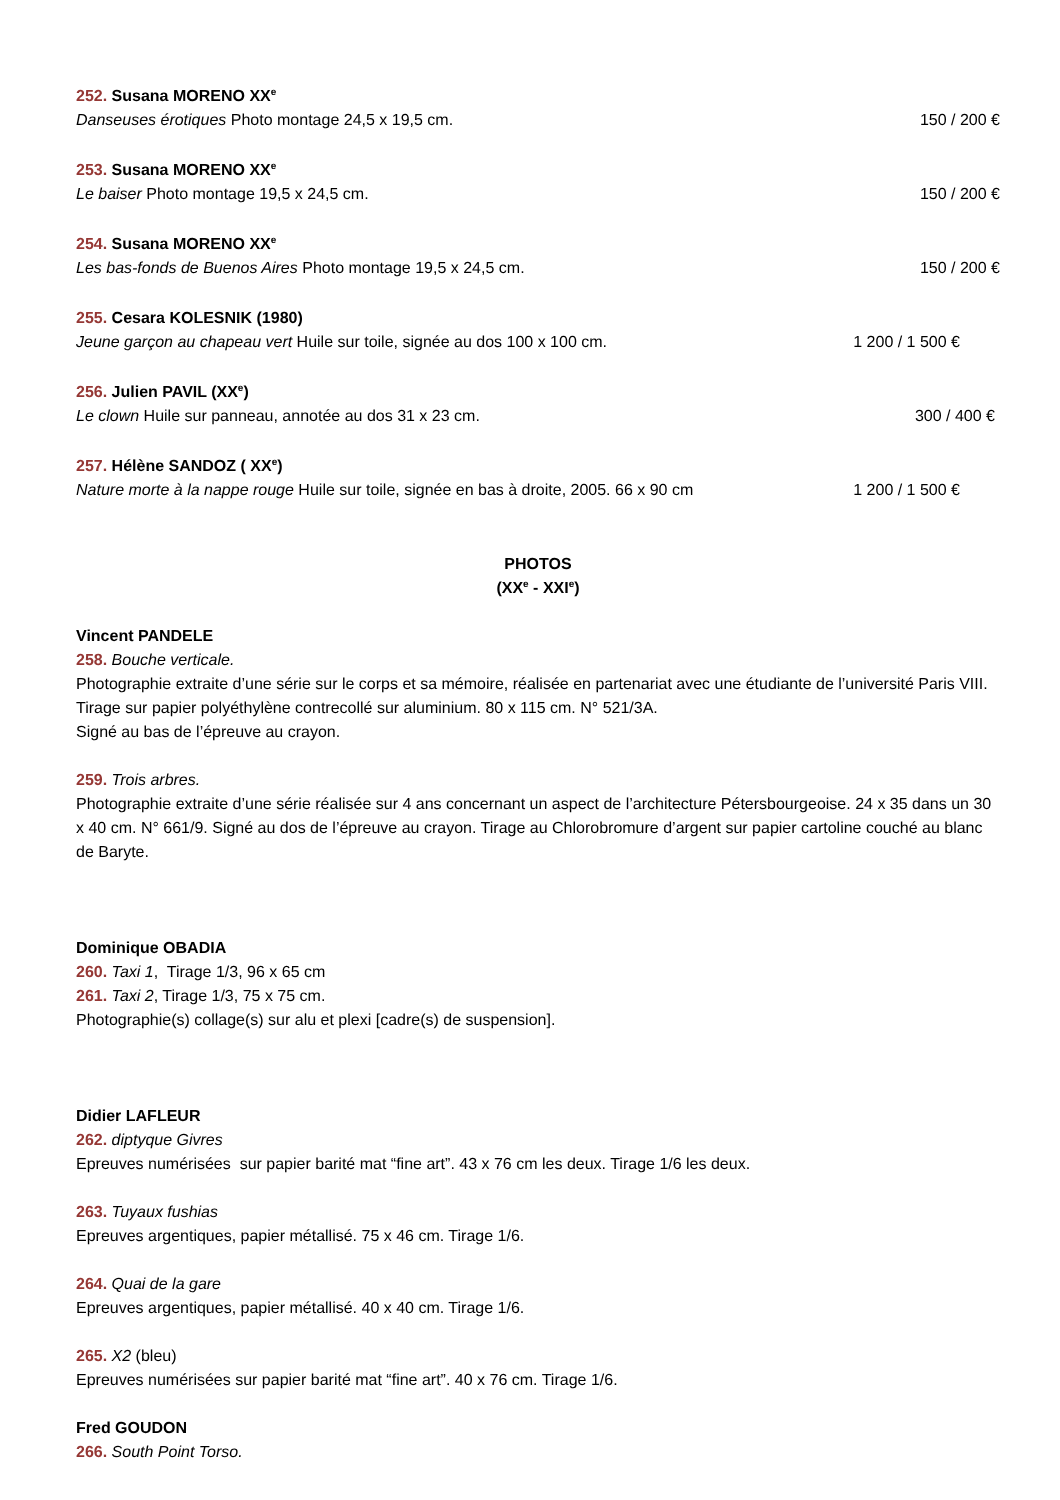252. Susana MORENO XX<sup>e</sup>
Danseuses érotiques Photo montage 24,5 x 19,5 cm. 150 / 200 €
253. Susana MORENO XX<sup>e</sup>
Le baiser Photo montage 19,5 x 24,5 cm. 150 / 200 €
254. Susana MORENO XX<sup>e</sup>
Les bas-fonds de Buenos Aires Photo montage 19,5 x 24,5 cm. 150 / 200 €
255. Cesara KOLESNIK (1980)
Jeune garçon au chapeau vert Huile sur toile, signée au dos 100 x 100 cm. 1 200 / 1 500 €
256. Julien PAVIL (XX<sup>e</sup>)
Le clown Huile sur panneau, annotée au dos 31 x 23 cm. 300 / 400 €
257. Hélène SANDOZ ( XX<sup>e</sup>)
Nature morte à la nappe rouge Huile sur toile, signée en bas à droite, 2005. 66 x 90 cm 1 200 / 1 500 €
PHOTOS
(XX<sup>e</sup> - XXI<sup>e</sup>)
Vincent PANDELE
258. Bouche verticale.
Photographie extraite d’une série sur le corps et sa mémoire, réalisée en partenariat avec une étudiante de l’université Paris VIII. Tirage sur papier polyéthylène contrecollé sur aluminium. 80 x 115 cm. N° 521/3A.
Signé au bas de l’épreuve au crayon.
259. Trois arbres.
Photographie extraite d’une série réalisée sur 4 ans concernant un aspect de l’architecture Pétersbourgeoise. 24 x 35 dans un 30 x 40 cm. N° 661/9. Signé au dos de l’épreuve au crayon. Tirage au Chlorobromure d’argent sur papier cartoline couché au blanc de Baryte.
Dominique OBADIA
260. Taxi 1, Tirage 1/3, 96 x 65 cm
261. Taxi 2, Tirage 1/3, 75 x 75 cm.
Photographie(s) collage(s) sur alu et plexi [cadre(s) de suspension].
Didier LAFLEUR
262. diptyque Givres
Epreuves numérisées sur papier barité mat “fine art”. 43 x 76 cm les deux. Tirage 1/6 les deux.
263. Tuyaux fushias
Epreuves argentiques, papier métallisé. 75 x 46 cm. Tirage 1/6.
264. Quai de la gare
Epreuves argentiques, papier métallisé. 40 x 40 cm. Tirage 1/6.
265. X2 (bleu)
Epreuves numérisées sur papier barité mat “fine art”. 40 x 76 cm. Tirage 1/6.
Fred GOUDON
266. South Point Torso.